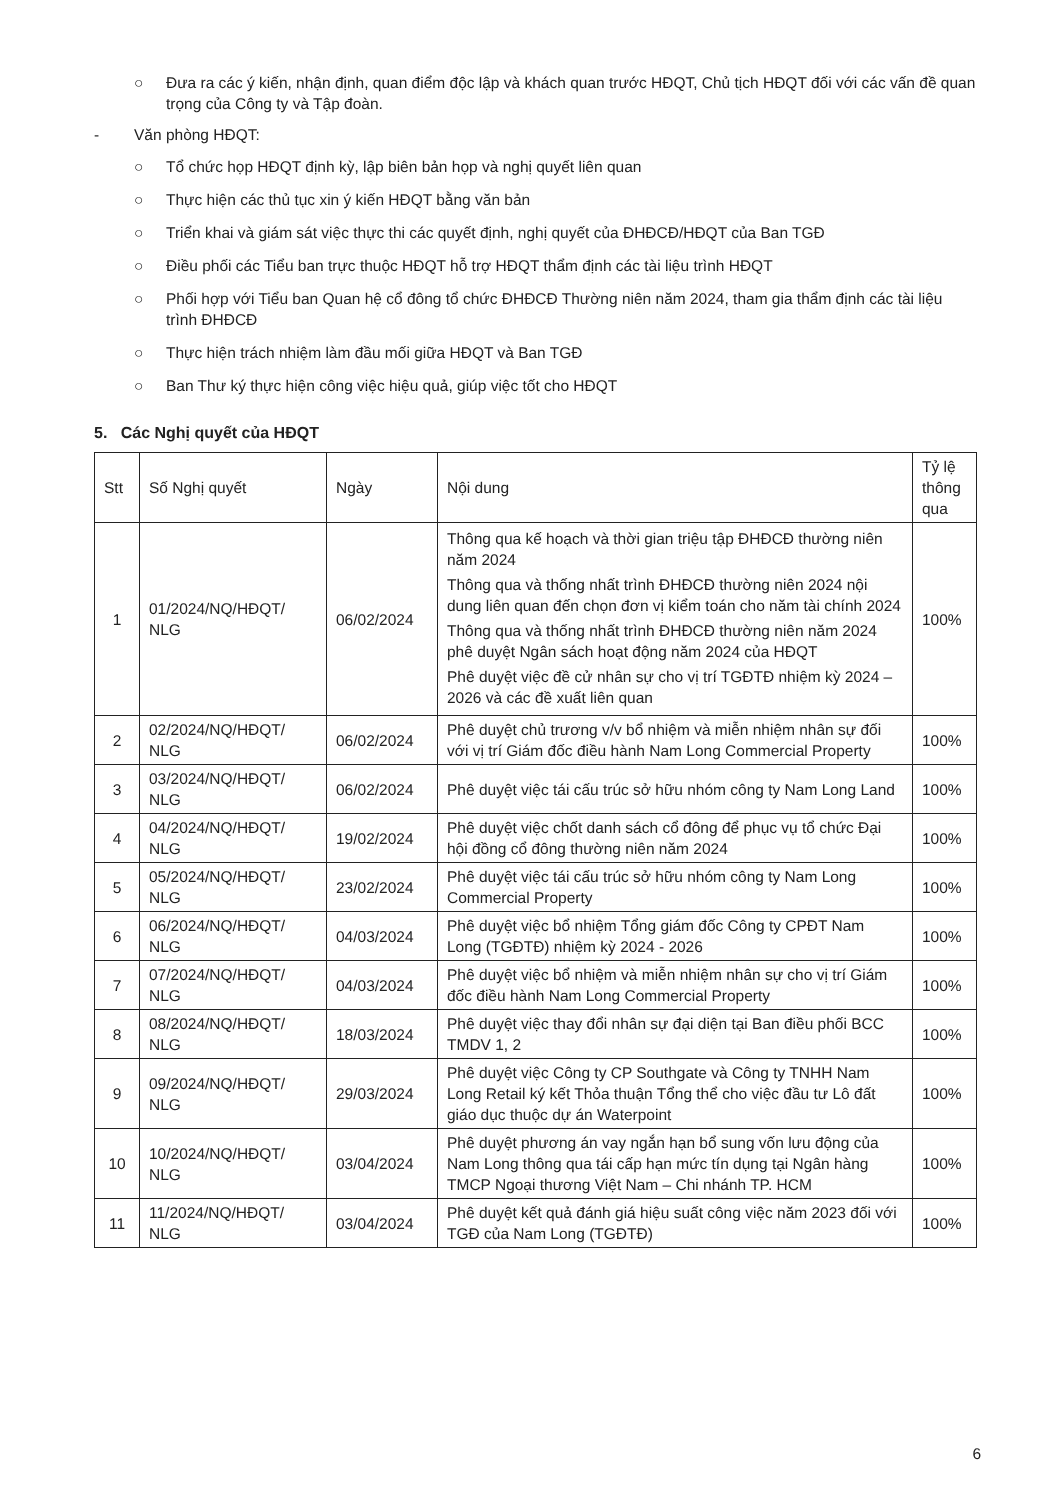○ Đưa ra các ý kiến, nhận định, quan điểm độc lập và khách quan trước HĐQT, Chủ tịch HĐQT đối với các vấn đề quan trọng của Công ty và Tập đoàn.
- Văn phòng HĐQT:
○ Tổ chức họp HĐQT định kỳ, lập biên bản họp và nghị quyết liên quan
○ Thực hiện các thủ tục xin ý kiến HĐQT bằng văn bản
○ Triển khai và giám sát việc thực thi các quyết định, nghị quyết của ĐHĐCĐ/HĐQT của Ban TGĐ
○ Điều phối các Tiểu ban trực thuộc HĐQT hỗ trợ HĐQT thẩm định các tài liệu trình HĐQT
○ Phối hợp với Tiểu ban Quan hệ cổ đông tổ chức ĐHĐCĐ Thường niên năm 2024, tham gia thẩm định các tài liệu trình ĐHĐCĐ
○ Thực hiện trách nhiệm làm đầu mối giữa HĐQT và Ban TGĐ
○ Ban Thư ký thực hiện công việc hiệu quả, giúp việc tốt cho HĐQT
5. Các Nghị quyết của HĐQT
| Stt | Số Nghị quyết | Ngày | Nội dung | Tỷ lệ thông qua |
| --- | --- | --- | --- | --- |
| 1 | 01/2024/NQ/HĐQT/ NLG | 06/02/2024 | Thông qua kế hoạch và thời gian triệu tập ĐHĐCĐ thường niên năm 2024 Thông qua và thống nhất trình ĐHĐCĐ thường niên 2024 nội dung liên quan đến chọn đơn vị kiểm toán cho năm tài chính 2024 Thông qua và thống nhất trình ĐHĐCĐ thường niên năm 2024 phê duyệt Ngân sách hoạt động năm 2024 của HĐQT Phê duyệt việc đề cử nhân sự cho vị trí TGĐTĐ nhiệm kỳ 2024 – 2026 và các đề xuất liên quan | 100% |
| 2 | 02/2024/NQ/HĐQT/ NLG | 06/02/2024 | Phê duyệt chủ trương v/v bổ nhiệm và miễn nhiệm nhân sự đối với vị trí Giám đốc điều hành Nam Long Commercial Property | 100% |
| 3 | 03/2024/NQ/HĐQT/ NLG | 06/02/2024 | Phê duyệt việc tái cấu trúc sở hữu nhóm công ty Nam Long Land | 100% |
| 4 | 04/2024/NQ/HĐQT/ NLG | 19/02/2024 | Phê duyệt việc chốt danh sách cổ đông để phục vụ tổ chức Đại hội đồng cổ đông thường niên năm 2024 | 100% |
| 5 | 05/2024/NQ/HĐQT/ NLG | 23/02/2024 | Phê duyệt việc tái cấu trúc sở hữu nhóm công ty Nam Long Commercial Property | 100% |
| 6 | 06/2024/NQ/HĐQT/ NLG | 04/03/2024 | Phê duyệt việc bổ nhiệm Tổng giám đốc Công ty CPĐT Nam Long (TGĐTĐ) nhiệm kỳ 2024 - 2026 | 100% |
| 7 | 07/2024/NQ/HĐQT/ NLG | 04/03/2024 | Phê duyệt việc bổ nhiệm và miễn nhiệm nhân sự cho vị trí Giám đốc điều hành Nam Long Commercial Property | 100% |
| 8 | 08/2024/NQ/HĐQT/ NLG | 18/03/2024 | Phê duyệt việc thay đổi nhân sự đại diện tại Ban điều phối BCC TMDV 1, 2 | 100% |
| 9 | 09/2024/NQ/HĐQT/ NLG | 29/03/2024 | Phê duyệt việc Công ty CP Southgate và Công ty TNHH Nam Long Retail ký kết Thỏa thuận Tổng thể cho việc đầu tư Lô đất giáo dục thuộc dự án Waterpoint | 100% |
| 10 | 10/2024/NQ/HĐQT/ NLG | 03/04/2024 | Phê duyệt phương án vay ngắn hạn bổ sung vốn lưu động của Nam Long thông qua tái cấp hạn mức tín dụng tại Ngân hàng TMCP Ngoại thương Việt Nam – Chi nhánh TP. HCM | 100% |
| 11 | 11/2024/NQ/HĐQT/ NLG | 03/04/2024 | Phê duyệt kết quả đánh giá hiệu suất công việc năm 2023 đối với TGĐ của Nam Long (TGĐTĐ) | 100% |
6